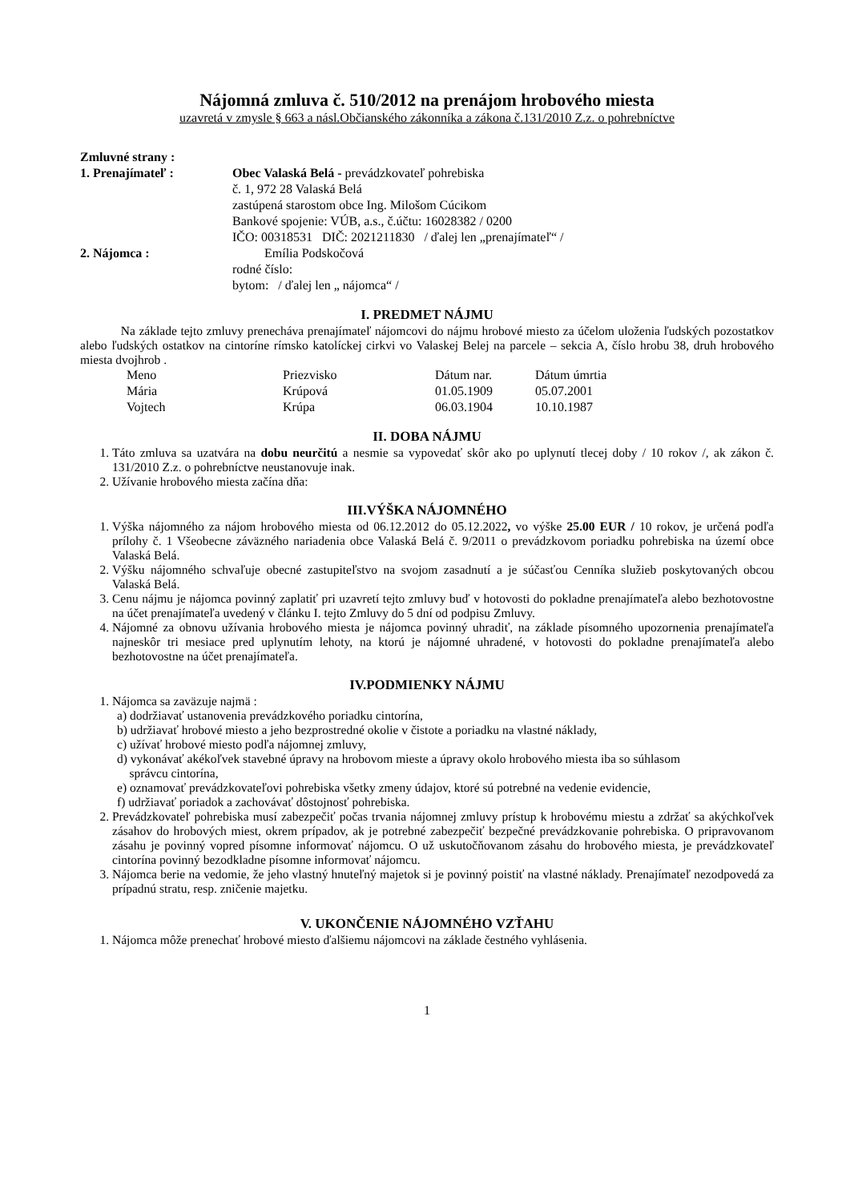Nájomná zmluva č. 510/2012 na prenájom hrobového miesta
uzavretá v zmysle § 663 a násl.Občianského zákonníka a zákona č.131/2010 Z.z. o pohrebníctve
Zmluvné strany :
1. Prenajímateľ : Obec Valaská Belá - prevádzkovateľ pohrebiska
č. 1, 972 28 Valaská Belá
zastúpená starostom obce Ing. Milošom Cúcikom
Bankové spojenie: VÚB, a.s., č.účtu: 16028382 / 0200
IČO: 00318531 DIČ: 2021211830 / ďalej len „prenajímateľ“ /
2. Nájomca : Emília Podskočová
rodné číslo:
bytom: / ďalej len „ nájomca“ /
I. PREDMET NÁJMU
Na základe tejto zmluvy prenecháva prenajímateľ nájomcovi do nájmu hrobové miesto za účelom uloženia ľudských pozostatkov alebo ľudských ostatkov na cintoríne rímsko katolíckej cirkvi vo Valaskej Belej na parcele – sekcia A, číslo hrobu 38, druh hrobového miesta dvojhrob .
| Meno | Priezvisko | Dátum nar. | Dátum úmrtia |
| Mária | Krúpová | 01.05.1909 | 05.07.2001 |
| Vojtech | Krúpa | 06.03.1904 | 10.10.1987 |
II. DOBA NÁJMU
1. Táto zmluva sa uzatvára na dobu neurčitú a nesmie sa vypovedať skôr ako po uplynutí tlecej doby / 10 rokov /, ak zákon č. 131/2010 Z.z. o pohrebníctve neustanovuje inak.
2. Užívanie hrobového miesta začína dňa:
III.VÝŠKA NÁJOMNÉHO
1. Výška nájomného za nájom hrobového miesta od 06.12.2012 do 05.12.2022, vo výške 25.00 EUR / 10 rokov, je určená podľa prílohy č. 1 Všeobecne záväzného nariadenia obce Valaská Belá č. 9/2011 o prevádzkovom poriadku pohrebiska na území obce Valaská Belá.
2. Výšku nájomného schvaľuje obecné zastupiteľstvo na svojom zasadnutí a je súčasťou Cenníka služieb poskytovaných obcou Valaská Belá.
3. Cenu nájmu je nájomca povinný zaplatiť pri uzavretí tejto zmluvy buď v hotovosti do pokladne prenajímateľa alebo bezhotovostne na účet prenajímateľa uvedený v článku I. tejto Zmluvy do 5 dní od podpisu Zmluvy.
4. Nájomné za obnovu užívania hrobového miesta je nájomca povinný uhradiť, na základe písomného upozornenia prenajímateľa najneskôr tri mesiace pred uplynutím lehoty, na ktorú je nájomné uhradené, v hotovosti do pokladne prenajímateľa alebo bezhotovostne na účet prenajímateľa.
IV.PODMIENKY NÁJMU
1. Nájomca sa zaväzuje najmä :
a) dodržiavať ustanovenia prevádzkového poriadku cintorína,
b) udržiavať hrobové miesto a jeho bezprostredné okolie v čistote a poriadku na vlastné náklady,
c) užívať hrobové miesto podľa nájomnej zmluvy,
d) vykonávať akékoľvek stavebné úpravy na hrobovom mieste a úpravy okolo hrobového miesta iba so súhlasom
správcu cintorína,
e) oznamovať prevádzkovateľovi pohrebiska všetky zmeny údajov, ktoré sú potrebné na vedenie evidencie,
f) udržiavať poriadok a zachovávať dôstojnosť pohrebiska.
2. Prevádzkovateľ pohrebiska musí zabezpečiť počas trvania nájomnej zmluvy prístup k hrobovému miestu a zdržať sa akýchkoľvek zásahov do hrobových miest, okrem prípadov, ak je potrebné zabezpečiť bezpečné prevádzkovanie pohrebiska. O pripravovanom zásahu je povinný vopred písomne informovať nájomcu. O už uskutočňovanom zásahu do hrobového miesta, je prevádzkovateľ cintorína povinný bezodkladne písomne informovať nájomcu.
3. Nájomca berie na vedomie, že jeho vlastný hnuteľný majetok si je povinný poistiť na vlastné náklady. Prenajímateľ nezodpovedá za prípadnú stratu, resp. zničenie majetku.
V. UKONČENIE NÁJOMNÉHO VZŤAHU
1. Nájomca môže prenechať hrobové miesto ďalšiemu nájomcovi na základe čestného vyhlásenia.
1